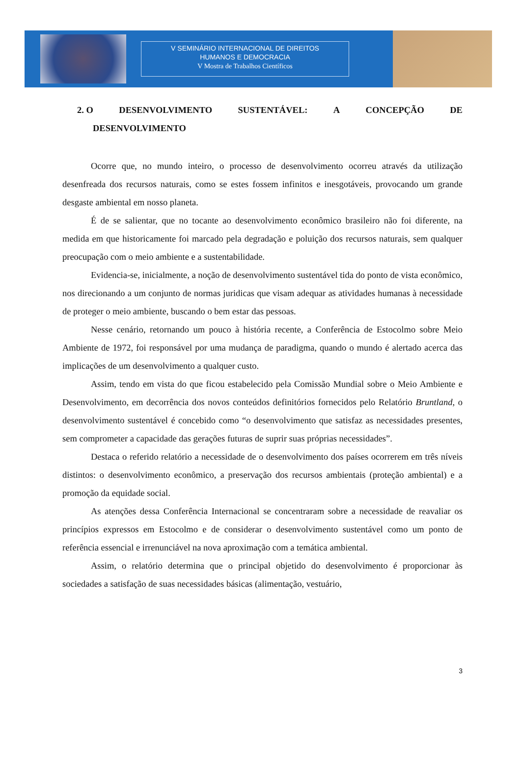V SEMINÁRIO INTERNACIONAL DE DIREITOS
HUMANOS E DEMOCRACIA
V Mostra de Trabalhos Científicos
2. O DESENVOLVIMENTO SUSTENTÁVEL: A CONCEPÇÃO DE
DESENVOLVIMENTO
Ocorre que, no mundo inteiro, o processo de desenvolvimento ocorreu através da utilização desenfreada dos recursos naturais, como se estes fossem infinitos e inesgotáveis, provocando um grande desgaste ambiental em nosso planeta.
É de se salientar, que no tocante ao desenvolvimento econômico brasileiro não foi diferente, na medida em que historicamente foi marcado pela degradação e poluição dos recursos naturais, sem qualquer preocupação com o meio ambiente e a sustentabilidade.
Evidencia-se, inicialmente, a noção de desenvolvimento sustentável tida do ponto de vista econômico, nos direcionando a um conjunto de normas juridicas que visam adequar as atividades humanas à necessidade de proteger o meio ambiente, buscando o bem estar das pessoas.
Nesse cenário, retornando um pouco à história recente, a Conferência de Estocolmo sobre Meio Ambiente de 1972, foi responsável por uma mudança de paradigma, quando o mundo é alertado acerca das implicações de um desenvolvimento a qualquer custo.
Assim, tendo em vista do que ficou estabelecido pela Comissão Mundial sobre o Meio Ambiente e Desenvolvimento, em decorrência dos novos conteúdos definitórios fornecidos pelo Relatório Bruntland, o desenvolvimento sustentável é concebido como “o desenvolvimento que satisfaz as necessidades presentes, sem comprometer a capacidade das gerações futuras de suprir suas próprias necessidades”.
Destaca o referido relatório a necessidade de o desenvolvimento dos países ocorrerem em três níveis distintos: o desenvolvimento econômico, a preservação dos recursos ambientais (proteção ambiental) e a promoção da equidade social.
As atenções dessa Conferência Internacional se concentraram sobre a necessidade de reavaliar os princípios expressos em Estocolmo e de considerar o desenvolvimento sustentável como um ponto de referência essencial e irrenunciável na nova aproximação com a temática ambiental.
Assim, o relatório determina que o principal objetido do desenvolvimento é proporcionar às sociedades a satisfação de suas necessidades básicas (alimentação, vestuário,
3